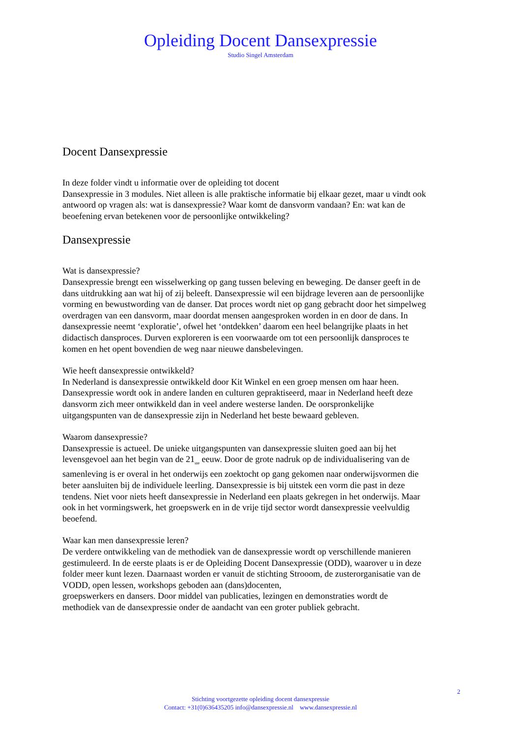Opleiding Docent Dansexpressie
Studio Singel Amsterdam
Docent Dansexpressie
In deze folder vindt u informatie over de opleiding tot docent
Dansexpressie in 3 modules. Niet alleen is alle praktische informatie bij elkaar gezet, maar u vindt ook antwoord op vragen als: wat is dansexpressie? Waar komt de dansvorm vandaan? En: wat kan de beoefening ervan betekenen voor de persoonlijke ontwikkeling?
Dansexpressie
Wat is dansexpressie?
Dansexpressie brengt een wisselwerking op gang tussen beleving en beweging. De danser geeft in de dans uitdrukking aan wat hij of zij beleeft. Dansexpressie wil een bijdrage leveren aan de persoonlijke vorming en bewustwording van de danser. Dat proces wordt niet op gang gebracht door het simpelweg overdragen van een dansvorm, maar doordat mensen aangesproken worden in en door de dans. In dansexpressie neemt ‘exploratie’, ofwel het ‘ontdekken’ daarom een heel belangrijke plaats in het didactisch dansproces. Durven exploreren is een voorwaarde om tot een persoonlijk dansproces te komen en het opent bovendien de weg naar nieuwe dansbelevingen.
Wie heeft dansexpressie ontwikkeld?
In Nederland is dansexpressie ontwikkeld door Kit Winkel en een groep mensen om haar heen. Dansexpressie wordt ook in andere landen en culturen gepraktiseerd, maar in Nederland heeft deze dansvorm zich meer ontwikkeld dan in veel andere westerse landen. De oorspronkelijke uitgangspunten van de dansexpressie zijn in Nederland het beste bewaard gebleven.
Waarom dansexpressie?
Dansexpressie is actueel. De unieke uitgangspunten van dansexpressie sluiten goed aan bij het levensgevoel aan het begin van de 21<sub>ste</sub> eeuw. Door de grote nadruk op de individualisering van de samenleving is er overal in het onderwijs een zoektocht op gang gekomen naar onderwijsvormen die beter aansluiten bij de individuele leerling. Dansexpressie is bij uitstek een vorm die past in deze tendens. Niet voor niets heeft dansexpressie in Nederland een plaats gekregen in het onderwijs. Maar ook in het vormingswerk, het groepswerk en in de vrije tijd sector wordt dansexpressie veelvuldig beoefend.
Waar kan men dansexpressie leren?
De verdere ontwikkeling van de methodiek van de dansexpressie wordt op verschillende manieren gestimuleerd. In de eerste plaats is er de Opleiding Docent Dansexpressie (ODD), waarover u in deze folder meer kunt lezen. Daarnaast worden er vanuit de stichting Strooom, de zusterorganisatie van de VODD, open lessen, workshops geboden aan (dans)docenten,
groepswerkers en dansers. Door middel van publicaties, lezingen en demonstraties wordt de methodiek van de dansexpressie onder de aandacht van een groter publiek gebracht.
2
Stichting voortgezette opleiding docent dansexpressie
Contact: +31(0)636435205 info@dansexpressie.nl www.dansexpressie.nl